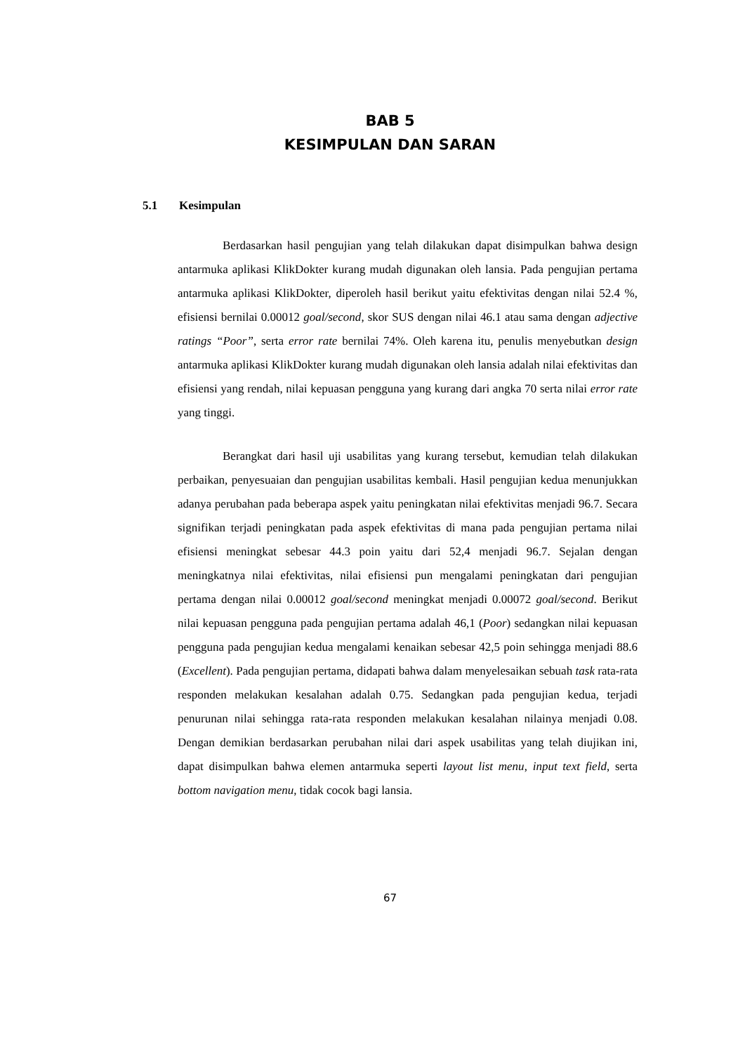BAB 5
KESIMPULAN DAN SARAN
5.1 Kesimpulan
Berdasarkan hasil pengujian yang telah dilakukan dapat disimpulkan bahwa design antarmuka aplikasi KlikDokter kurang mudah digunakan oleh lansia. Pada pengujian pertama antarmuka aplikasi KlikDokter, diperoleh hasil berikut yaitu efektivitas dengan nilai 52.4 %, efisiensi bernilai 0.00012 goal/second, skor SUS dengan nilai 46.1 atau sama dengan adjective ratings “Poor”, serta error rate bernilai 74%. Oleh karena itu, penulis menyebutkan design antarmuka aplikasi KlikDokter kurang mudah digunakan oleh lansia adalah nilai efektivitas dan efisiensi yang rendah, nilai kepuasan pengguna yang kurang dari angka 70 serta nilai error rate yang tinggi.
Berangkat dari hasil uji usabilitas yang kurang tersebut, kemudian telah dilakukan perbaikan, penyesuaian dan pengujian usabilitas kembali. Hasil pengujian kedua menunjukkan adanya perubahan pada beberapa aspek yaitu peningkatan nilai efektivitas menjadi 96.7. Secara signifikan terjadi peningkatan pada aspek efektivitas di mana pada pengujian pertama nilai efisiensi meningkat sebesar 44.3 poin yaitu dari 52,4 menjadi 96.7. Sejalan dengan meningkatnya nilai efektivitas, nilai efisiensi pun mengalami peningkatan dari pengujian pertama dengan nilai 0.00012 goal/second meningkat menjadi 0.00072 goal/second. Berikut nilai kepuasan pengguna pada pengujian pertama adalah 46,1 (Poor) sedangkan nilai kepuasan pengguna pada pengujian kedua mengalami kenaikan sebesar 42,5 poin sehingga menjadi 88.6 (Excellent). Pada pengujian pertama, didapati bahwa dalam menyelesaikan sebuah task rata-rata responden melakukan kesalahan adalah 0.75. Sedangkan pada pengujian kedua, terjadi penurunan nilai sehingga rata-rata responden melakukan kesalahan nilainya menjadi 0.08. Dengan demikian berdasarkan perubahan nilai dari aspek usabilitas yang telah diujikan ini, dapat disimpulkan bahwa elemen antarmuka seperti layout list menu, input text field, serta bottom navigation menu, tidak cocok bagi lansia.
67